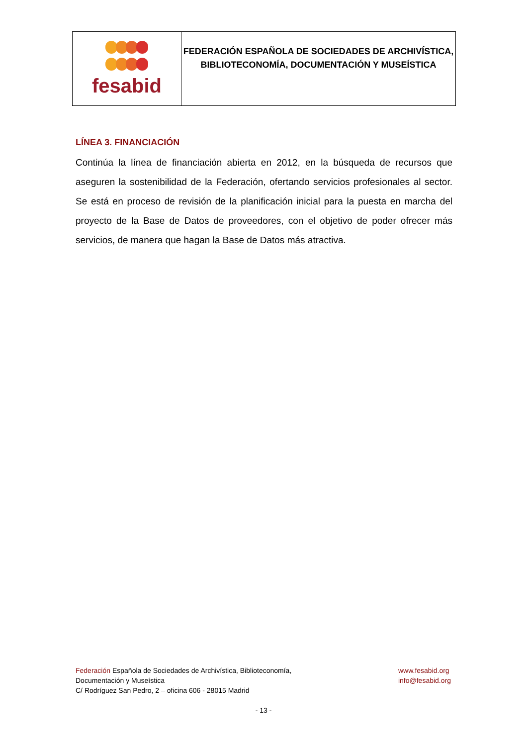| fesabid | FEDERACIÓN ESPAÑOLA DE SOCIEDADES DE ARCHIVÍSTICA, BIBLIOTECONOMÍA, DOCUMENTACIÓN Y MUSEÍSTICA |
LÍNEA 3. FINANCIACIÓN
Continúa la línea de financiación abierta en 2012, en la búsqueda de recursos que aseguren la sostenibilidad de la Federación, ofertando servicios profesionales al sector. Se está en proceso de revisión de la planificación inicial para la puesta en marcha del proyecto de la Base de Datos de proveedores, con el objetivo de poder ofrecer más servicios, de manera que hagan la Base de Datos más atractiva.
Federación Española de Sociedades de Archivística, Biblioteconomía,
Documentación y Museística
C/ Rodríguez San Pedro, 2 – oficina 606 - 28015 Madrid
www.fesabid.org
info@fesabid.org
- 13 -